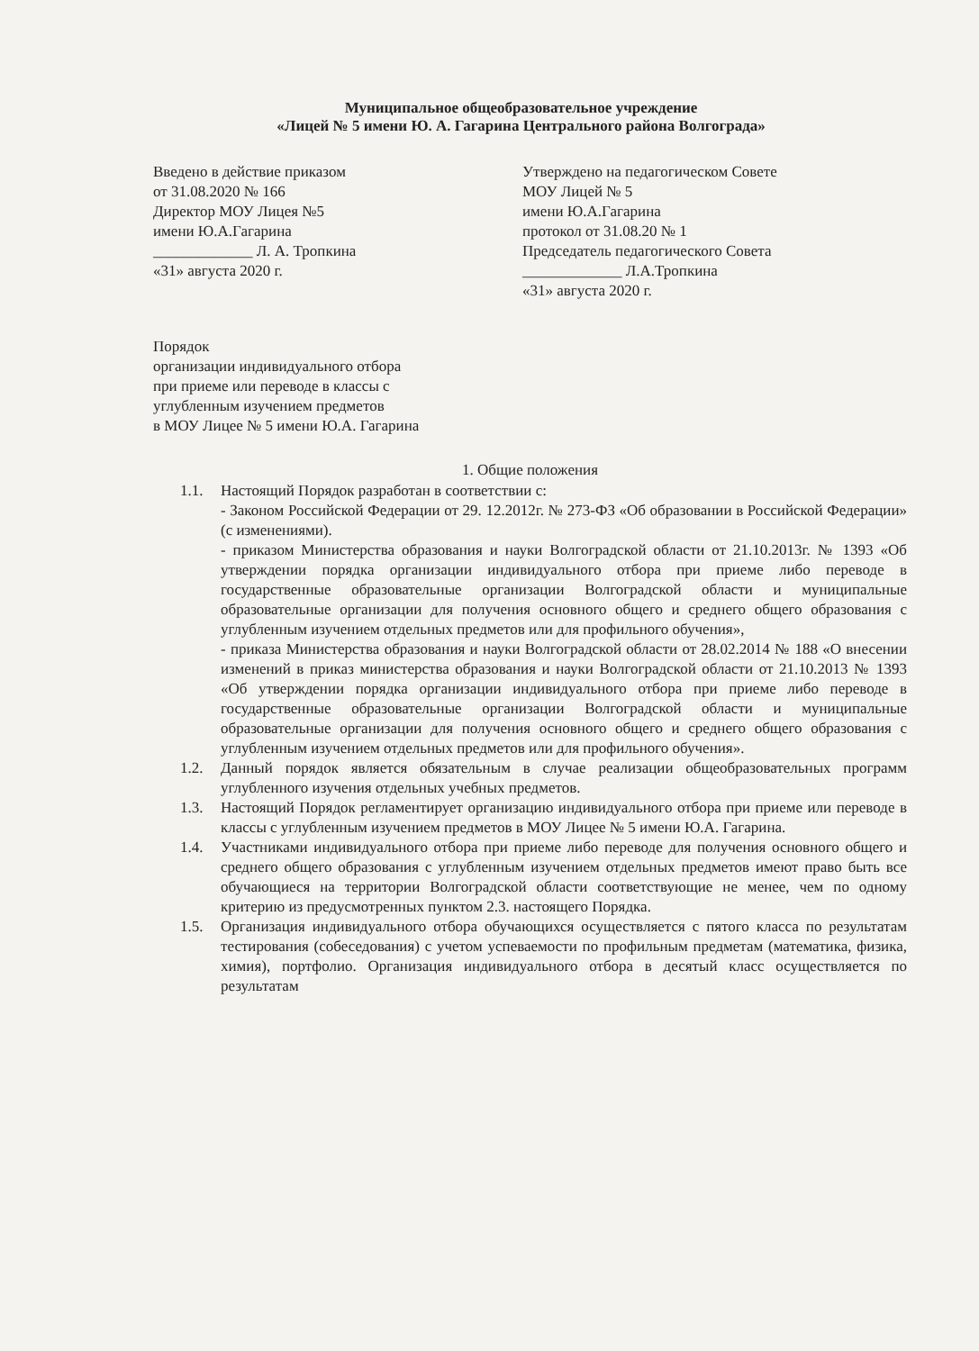Муниципальное общеобразовательное учреждение
«Лицей № 5 имени Ю. А. Гагарина Центрального района Волгограда»
Введено в действие приказом
от 31.08.2020 № 166
Директор МОУ Лицея №5
имени Ю.А.Гагарина
_____________ Л. А. Тропкина
«31» августа 2020 г.
Утверждено на педагогическом Совете
МОУ Лицей № 5
имени Ю.А.Гагарина
протокол от 31.08.20 № 1
Председатель педагогического Совета
_____________ Л.А.Тропкина
«31» августа 2020 г.
Порядок
организации индивидуального отбора
при приеме или переводе в классы с
углубленным изучением предметов
в МОУ Лицее № 5 имени Ю.А. Гагарина
1. Общие положения
1.1. Настоящий Порядок разработан в соответствии с:
- Законом Российской Федерации от 29. 12.2012г. № 273-ФЗ «Об образовании в Российской Федерации» (с изменениями).
- приказом Министерства образования и науки Волгоградской области от 21.10.2013г. № 1393 «Об утверждении порядка организации индивидуального отбора при приеме либо переводе в государственные образовательные организации Волгоградской области и муниципальные образовательные организации для получения основного общего и среднего общего образования с углубленным изучением отдельных предметов или для профильного обучения»,
- приказа Министерства образования и науки Волгоградской области от 28.02.2014 № 188 «О внесении изменений в приказ министерства образования и науки Волгоградской области от 21.10.2013 № 1393 «Об утверждении порядка организации индивидуального отбора при приеме либо переводе в государственные образовательные организации Волгоградской области и муниципальные образовательные организации для получения основного общего и среднего общего образования с углубленным изучением отдельных предметов или для профильного обучения».
1.2. Данный порядок является обязательным в случае реализации общеобразовательных программ углубленного изучения отдельных учебных предметов.
1.3. Настоящий Порядок регламентирует организацию индивидуального отбора при приеме или переводе в классы с углубленным изучением предметов в МОУ Лицее № 5 имени Ю.А. Гагарина.
1.4. Участниками индивидуального отбора при приеме либо переводе для получения основного общего и среднего общего образования с углубленным изучением отдельных предметов имеют право быть все обучающиеся на территории Волгоградской области соответствующие не менее, чем по одному критерию из предусмотренных пунктом 2.3. настоящего Порядка.
1.5. Организация индивидуального отбора обучающихся осуществляется с пятого класса по результатам тестирования (собеседования) с учетом успеваемости по профильным предметам (математика, физика, химия), портфолио. Организация индивидуального отбора в десятый класс осуществляется по результатам